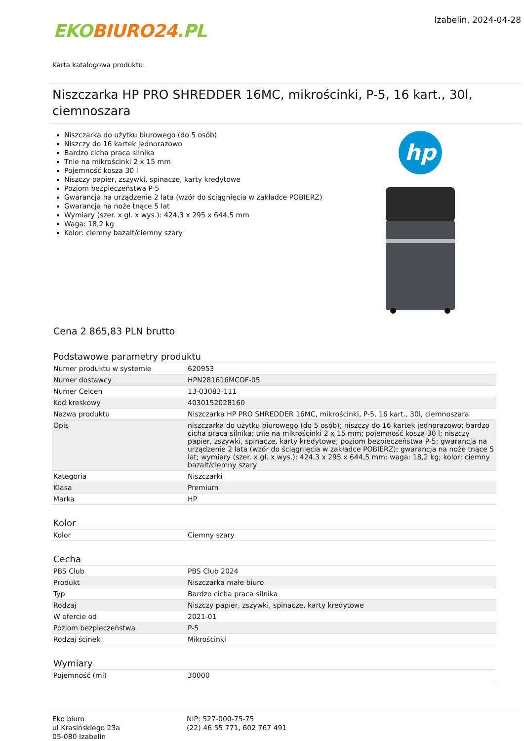EKO BIURO24.PL
Izabelin, 2024-04-28
Karta katalogowa produktu:
Niszczarka HP PRO SHREDDER 16MC, mikrościnki, P-5, 16 kart., 30l, ciemnoszara
Niszczarka do użytku biurowego (do 5 osób)
Niszczy do 16 kartek jednorazowo
Bardzo cicha praca silnika
Tnie na mikrościnki 2 x 15 mm
Pojemność kosza 30 l
Niszczy papier, zszywki, spinacze, karty kredytowe
Poziom bezpieczeństwa P-5
Gwarancja na urządzenie 2 lata (wzór do ściągnięcia w zakładce POBIERZ)
Gwarancja na noże tnące 5 lat
Wymiary (szer. x gł. x wys.): 424,3 x 295 x 644,5 mm
Waga: 18,2 kg
Kolor: ciemny bazalt/ciemny szary
hp
Cena 2 865,83 PLN brutto
Podstawowe parametry produktu
| Numer produktu w systemie | 620953 |
| Numer dostawcy | HPN281616MCOF-05 |
| Numer Celcen | 13-03083-111 |
| Kod kreskowy | 4030152028160 |
| Nazwa produktu | Niszczarka HP PRO SHREDDER 16MC, mikrościnki, P-5, 16 kart., 30l, ciemnoszara |
| Opis | niszczarka do użytku biurowego (do 5 osób); niszczy do 16 kartek jednorazowo; bardzo cicha praca silnika; tnie na mikrościnki 2 x 15 mm; pojemność kosza 30 l; niszczy papier, zszywki, spinacze, karty kredytowe; poziom bezpieczeństwa P-5; gwarancja na urządzenie 2 lata (wzór do ściągnięcia w zakładce POBIERZ); gwarancja na noże tnące 5 lat; wymiary (szer. x gł. x wys.): 424,3 x 295 x 644,5 mm; waga: 18,2 kg; kolor: ciemny bazalt/ciemny szary |
| Kategoria | Niszczarki |
| Klasa | Premium |
| Marka | HP |
Kolor
| Kolor | Ciemny szary |
Cecha
| PBS Club | PBS Club 2024 |
| Produkt | Niszczarka małe biuro |
| Typ | Bardzo cicha praca silnika |
| Rodzaj | Niszczy papier, zszywki, spinacze, karty kredytowe |
| W ofercie od | 2021-01 |
| Poziom bezpieczeństwa | P-5 |
| Rodzaj ścinek | Mikrościnki |
Wymiary
| Pojemność (ml) | 30000 |
Eko biuro
ul Krasińskiego 23a
05-080 Izabelin
NIP: 527-000-75-75
(22) 46 55 771, 602 767 491